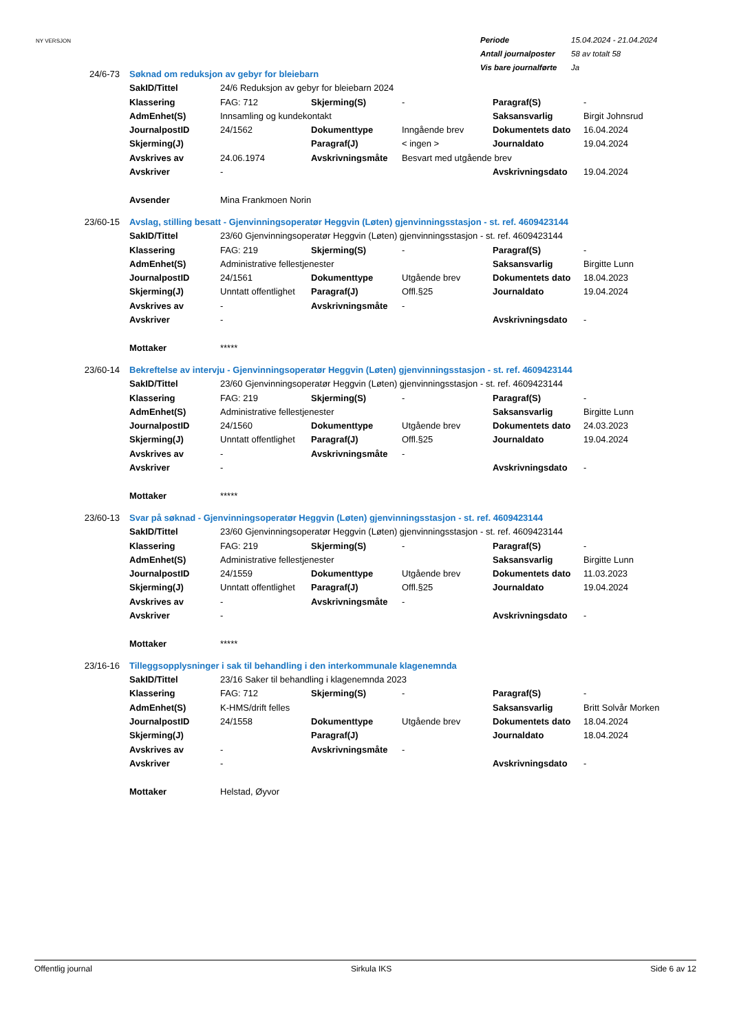NY VERSJON
| Periode | 15.04.2024 - 21.04.2024 |
| Antall journalposter | 58 av totalt 58 |
| Vis bare journalførte | Ja |
| 24/6-73 | Søknad om reduksjon av gebyr for bleiebarn | | | | | |
| | SakID/Tittel | 24/6 Reduksjon av gebyr for bleiebarn 2024 | | | | |
| | Klassering | FAG: 712 | Skjerming(S) | - | Paragraf(S) | - |
| | AdmEnhet(S) | Innsamling og kundekontakt | | | Saksansvarlig | Birgit Johnsrud |
| | JournalpostID | 24/1562 | Dokumenttype | Inngående brev | Dokumentets dato | 16.04.2024 |
| | Skjerming(J) | | Paragraf(J) | < ingen > | Journaldato | 19.04.2024 |
| | Avskrives av | 24.06.1974 | Avskrivningsmåte | Besvart med utgående brev | | |
| | Avskriver | - | | | Avskrivningsdato | 19.04.2024 |
| | Avsender | Mina Frankmoen Norin | | | | |
| 23/60-15 | Avslag, stilling besatt - Gjenvinningsoperatør Heggvin (Løten) gjenvinningsstasjon - st. ref. 4609423144 | | | | | |
| | SakID/Tittel | 23/60 Gjenvinningsoperatør Heggvin (Løten) gjenvinningsstasjon - st. ref. 4609423144 | | | | |
| | Klassering | FAG: 219 | Skjerming(S) | - | Paragraf(S) | - |
| | AdmEnhet(S) | Administrative fellestjenester | | | Saksansvarlig | Birgitte Lunn |
| | JournalpostID | 24/1561 | Dokumenttype | Utgående brev | Dokumentets dato | 18.04.2023 |
| | Skjerming(J) | Unntatt offentlighet | Paragraf(J) | Offl.§25 | Journaldato | 19.04.2024 |
| | Avskrives av | - | Avskrivningsmåte | - | | |
| | Avskriver | - | | | Avskrivningsdato | - |
| | Mottaker | ***** | | | | |
| 23/60-14 | Bekreftelse av intervju - Gjenvinningsoperatør Heggvin (Løten) gjenvinningsstasjon - st. ref. 4609423144 | | | | | |
| | SakID/Tittel | 23/60 Gjenvinningsoperatør Heggvin (Løten) gjenvinningsstasjon - st. ref. 4609423144 | | | | |
| | Klassering | FAG: 219 | Skjerming(S) | - | Paragraf(S) | - |
| | AdmEnhet(S) | Administrative fellestjenester | | | Saksansvarlig | Birgitte Lunn |
| | JournalpostID | 24/1560 | Dokumenttype | Utgående brev | Dokumentets dato | 24.03.2023 |
| | Skjerming(J) | Unntatt offentlighet | Paragraf(J) | Offl.§25 | Journaldato | 19.04.2024 |
| | Avskrives av | - | Avskrivningsmåte | - | | |
| | Avskriver | - | | | Avskrivningsdato | - |
| | Mottaker | ***** | | | | |
| 23/60-13 | Svar på søknad - Gjenvinningsoperatør Heggvin (Løten) gjenvinningsstasjon - st. ref. 4609423144 | | | | | |
| | SakID/Tittel | 23/60 Gjenvinningsoperatør Heggvin (Løten) gjenvinningsstasjon - st. ref. 4609423144 | | | | |
| | Klassering | FAG: 219 | Skjerming(S) | - | Paragraf(S) | - |
| | AdmEnhet(S) | Administrative fellestjenester | | | Saksansvarlig | Birgitte Lunn |
| | JournalpostID | 24/1559 | Dokumenttype | Utgående brev | Dokumentets dato | 11.03.2023 |
| | Skjerming(J) | Unntatt offentlighet | Paragraf(J) | Offl.§25 | Journaldato | 19.04.2024 |
| | Avskrives av | - | Avskrivningsmåte | - | | |
| | Avskriver | - | | | Avskrivningsdato | - |
| | Mottaker | ***** | | | | |
| 23/16-16 | Tilleggsopplysninger i sak til behandling i den interkommunale klagenemnda | | | | | |
| | SakID/Tittel | 23/16 Saker til behandling i klagenemnda 2023 | | | | |
| | Klassering | FAG: 712 | Skjerming(S) | - | Paragraf(S) | - |
| | AdmEnhet(S) | K-HMS/drift felles | | | Saksansvarlig | Britt Solvår Morken |
| | JournalpostID | 24/1558 | Dokumenttype | Utgående brev | Dokumentets dato | 18.04.2024 |
| | Skjerming(J) | | Paragraf(J) | | Journaldato | 18.04.2024 |
| | Avskrives av | - | Avskrivningsmåte | - | | |
| | Avskriver | - | | | Avskrivningsdato | - |
| | Mottaker | Helstad, Øyvor | | | | |
Offentlig journal Sirkula IKS Side 6 av 12